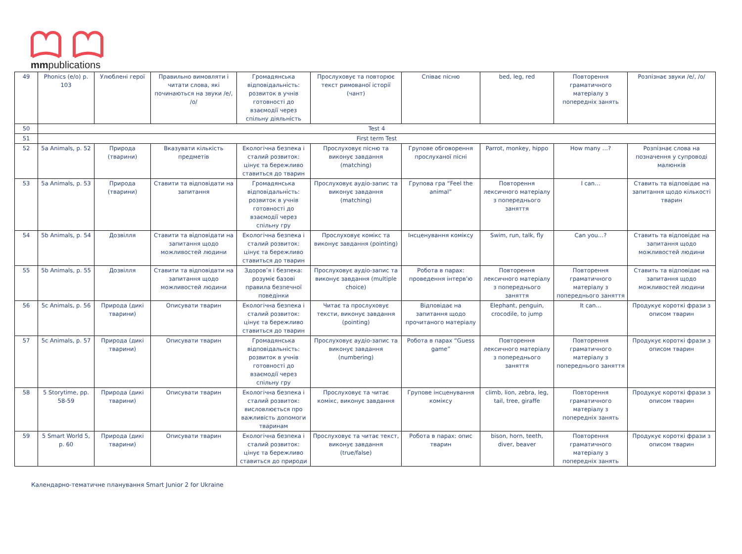mmpublications
| 49 | Phonics (e/o) p. 103 | Улюблені герої | Правильно вимовляти і читати слова, які починаються на звуки /e/, /o/ | Громадянська відповідальність: розвиток в учнів готовності до взаємодії через спільну діяльність | Прослуховує та повторює текст римованої історії (чант) | Співає пісню | bed, leg, red | Повторення граматичного матеріалу з попередніх занять | Розпізнає звуки /e/, /o/ |
| 50 | Test 4 | | | | | | | | |
| 51 | First term Test | | | | | | | | |
| 52 | 5a Animals, p. 52 | Природа (тварини) | Вказувати кількість предметів | Екологічна безпека і сталий розвиток: цінує та бережливо ставиться до тварин | Прослуховує пісню та виконує завдання (matching) | Групове обговорення прослуханої пісні | Parrot, monkey, hippo | How many …? | Розпізнає слова на позначення у супроводі малюнків |
| 53 | 5a Animals, p. 53 | Природа (тварини) | Ставити та відповідати на запитання | Громадянська відповідальність: розвиток в учнів готовності до взаємодії через спільну гру | Прослуховує аудіо-запис та виконує завдання (matching) | Групова гра “Feel the animal” | Повторення лексичного матеріалу з попереднього заняття | I can… | Ставить та відповідає на запитання щодо кількості тварин |
| 54 | 5b Animals, p. 54 | Дозвілля | Ставити та відповідати на запитання щодо можливостей людини | Екологічна безпека і сталий розвиток: цінує та бережливо ставиться до тварин | Прослуховує комікс та виконує завдання (pointing) | Інсценування коміксу | Swim, run, talk, fly | Can you…? | Ставить та відповідає на запитання щодо можливостей людини |
| 55 | 5b Animals, p. 55 | Дозвілля | Ставити та відповідати на запитання щодо можливостей людини | Здоров’я і безпека: розуміє базові правила безпечної поведінки | Прослуховує аудіо-запис та виконує завдання (multiple choice) | Робота в парах: проведення інтерв’ю | Повторення лексичного матеріалу з попереднього заняття | Повторення граматичного матеріалу з попереднього заняття | Ставить та відповідає на запитання щодо можливостей людини |
| 56 | 5c Animals, p. 56 | Природа (дикі тварини) | Описувати тварин | Екологічна безпека і сталий розвиток: цінує та бережливо ставиться до тварин | Читає та прослуховує тексти, виконує завдання (pointing) | Відповідає на запитання щодо прочитаного матеріалу | Elephant, penguin, crocodile, to jump | It can… | Продукує короткі фрази з описом тварин |
| 57 | 5c Animals, p. 57 | Природа (дикі тварини) | Описувати тварин | Громадянська відповідальність: розвиток в учнів готовності до взаємодії через спільну гру | Прослуховує аудіо-запис та виконує завдання (numbering) | Робота в парах “Guess game” | Повторення лексичного матеріалу з попереднього заняття | Повторення граматичного матеріалу з попереднього заняття | Продукує короткі фрази з описом тварин |
| 58 | 5 Storytime, pp. 58-59 | Природа (дикі тварини) | Описувати тварин | Екологічна безпека і сталий розвиток: висловлюється про важливість допомоги тваринам | Прослуховує та читає комікс, виконує завдання | Групове інсценування коміксу | climb, lion, zebra, leg, tail, tree, giraffe | Повторення граматичного матеріалу з попередніх занять | Продукує короткі фрази з описом тварин |
| 59 | 5 Smart World 5, p. 60 | Природа (дикі тварини) | Описувати тварин | Екологічна безпека і сталий розвиток: цінує та бережливо ставиться до природи | Прослуховує та читає текст, виконує завдання (true/false) | Робота в парах: опис тварин | bison, horn, teeth, diver, beaver | Повторення граматичного матеріалу з попередніх занять | Продукує короткі фрази з описом тварин |
Календарно-тематичне планування Smart Junior 2 for Ukraine